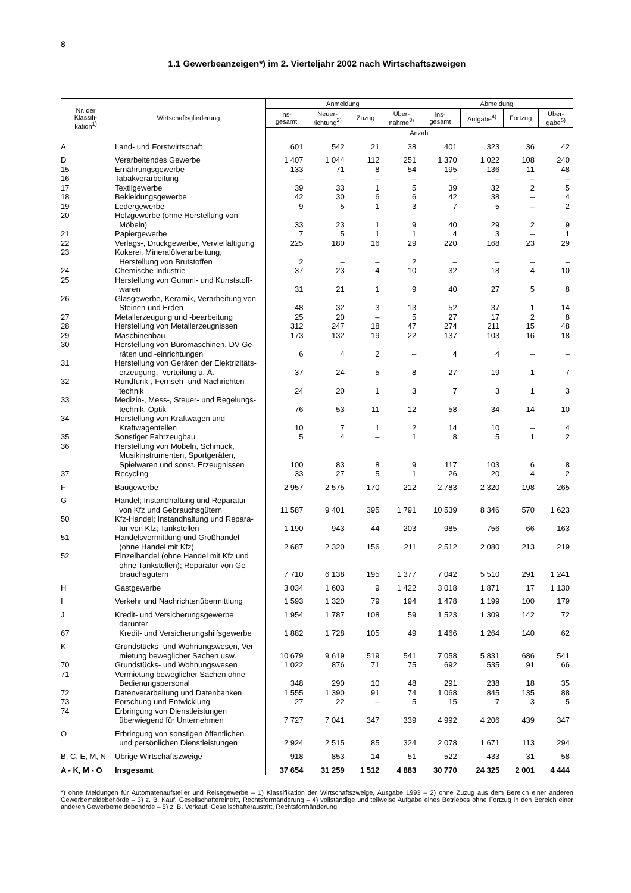8
1.1 Gewerbeanzeigen*) im 2. Vierteljahr 2002 nach Wirtschaftszweigen
| Nr. der Klassifi- kation<sup>1)</sup> | Wirtschaftsgliederung | Anmeldung | | | | Abmeldung | | | |
| --- | --- | --- | --- | --- | --- | --- | --- | --- | --- |
| | | ins- gesamt | Neuer- richtung<sup>2)</sup> | Zuzug | Über- nahme<sup>3)</sup> | ins- gesamt | Aufgabe<sup>4)</sup> | Fortzug | Über- gabe<sup>5)</sup> |
| | | Anzahl | | | | | | | |
| A | Land- und Forstwirtschaft | 601 | 542 | 21 | 38 | 401 | 323 | 36 | 42 |
| D | Verarbeitendes Gewerbe | 1 407 | 1 044 | 112 | 251 | 1 370 | 1 022 | 108 | 240 |
| 15 | Ernährungsgewerbe | 133 | 71 | 8 | 54 | 195 | 136 | 11 | 48 |
| 16 | Tabakverarbeitung | – | – | – | – | – | – | – | – |
| 17 | Textilgewerbe | 39 | 33 | 1 | 5 | 39 | 32 | 2 | 5 |
| 18 | Bekleidungsgewerbe | 42 | 30 | 6 | 6 | 42 | 38 | – | 4 |
| 19 | Ledergewerbe | 9 | 5 | 1 | 3 | 7 | 5 | – | 2 |
| 20 | Holzgewerbe (ohne Herstellung von Möbeln) | 33 | 23 | 1 | 9 | 40 | 29 | 2 | 9 |
| 21 | Papiergewerbe | 7 | 5 | 1 | 1 | 4 | 3 | – | 1 |
| 22 | Verlags-, Druckgewerbe, Vervielfältigung | 225 | 180 | 16 | 29 | 220 | 168 | 23 | 29 |
| 23 | Kokerei, Mineralölverarbeitung, Herstellung von Brutstoffen | 2 | – | – | 2 | – | – | – | – |
| 24 | Chemische Industrie | 37 | 23 | 4 | 10 | 32 | 18 | 4 | 10 |
| 25 | Herstellung von Gummi- und Kunststoff- waren | 31 | 21 | 1 | 9 | 40 | 27 | 5 | 8 |
| 26 | Glasgewerbe, Keramik, Verarbeitung von Steinen und Erden | 48 | 32 | 3 | 13 | 52 | 37 | 1 | 14 |
| 27 | Metallerzeugung und -bearbeitung | 25 | 20 | – | 5 | 27 | 17 | 2 | 8 |
| 28 | Herstellung von Metallerzeugnissen | 312 | 247 | 18 | 47 | 274 | 211 | 15 | 48 |
| 29 | Maschinenbau | 173 | 132 | 19 | 22 | 137 | 103 | 16 | 18 |
| 30 | Herstellung von Büromaschinen, DV-Ge- räten und -einrichtungen | 6 | 4 | 2 | – | 4 | 4 | – | – |
| 31 | Herstellung von Geräten der Elektrizitäts- erzeugung, -verteilung u. Ä. | 37 | 24 | 5 | 8 | 27 | 19 | 1 | 7 |
| 32 | Rundfunk-, Fernseh- und Nachrichten- technik | 24 | 20 | 1 | 3 | 7 | 3 | 1 | 3 |
| 33 | Medizin-, Mess-, Steuer- und Regelungs- technik, Optik | 76 | 53 | 11 | 12 | 58 | 34 | 14 | 10 |
| 34 | Herstellung von Kraftwagen und Kraftwagenteilen | 10 | 7 | 1 | 2 | 14 | 10 | – | 4 |
| 35 | Sonstiger Fahrzeugbau | 5 | 4 | – | 1 | 8 | 5 | 1 | 2 |
| 36 | Herstellung von Möbeln, Schmuck, Musikinstrumenten, Sportgeräten, Spielwaren und sonst. Erzeugnissen | 100 | 83 | 8 | 9 | 117 | 103 | 6 | 8 |
| 37 | Recycling | 33 | 27 | 5 | 1 | 26 | 20 | 4 | 2 |
| F | Baugewerbe | 2 957 | 2 575 | 170 | 212 | 2 783 | 2 320 | 198 | 265 |
| G | Handel; Instandhaltung und Reparatur von Kfz und Gebrauchsgütern | 11 587 | 9 401 | 395 | 1 791 | 10 539 | 8 346 | 570 | 1 623 |
| 50 | Kfz-Handel; Instandhaltung und Repara- tur von Kfz; Tankstellen | 1 190 | 943 | 44 | 203 | 985 | 756 | 66 | 163 |
| 51 | Handelsvermittlung und Großhandel (ohne Handel mit Kfz) | 2 687 | 2 320 | 156 | 211 | 2 512 | 2 080 | 213 | 219 |
| 52 | Einzelhandel (ohne Handel mit Kfz und ohne Tankstellen); Reparatur von Ge- brauchsgütern | 7 710 | 6 138 | 195 | 1 377 | 7 042 | 5 510 | 291 | 1 241 |
| H | Gastgewerbe | 3 034 | 1 603 | 9 | 1 422 | 3 018 | 1 871 | 17 | 1 130 |
| I | Verkehr und Nachrichtenübermittlung | 1 593 | 1 320 | 79 | 194 | 1 478 | 1 199 | 100 | 179 |
| J | Kredit- und Versicherungsgewerbe darunter | 1 954 | 1 787 | 108 | 59 | 1 523 | 1 309 | 142 | 72 |
| 67 | Kredit- und Versicherungshilfsgewerbe | 1 882 | 1 728 | 105 | 49 | 1 466 | 1 264 | 140 | 62 |
| K | Grundstücks- und Wohnungswesen, Ver- mietung beweglicher Sachen usw. | 10 679 | 9 619 | 519 | 541 | 7 058 | 5 831 | 686 | 541 |
| 70 | Grundstücks- und Wohnungswesen | 1 022 | 876 | 71 | 75 | 692 | 535 | 91 | 66 |
| 71 | Vermietung beweglicher Sachen ohne Bedienungspersonal | 348 | 290 | 10 | 48 | 291 | 238 | 18 | 35 |
| 72 | Datenverarbeitung und Datenbanken | 1 555 | 1 390 | 91 | 74 | 1 068 | 845 | 135 | 88 |
| 73 | Forschung und Entwicklung | 27 | 22 | – | 5 | 15 | 7 | 3 | 5 |
| 74 | Erbringung von Dienstleistungen überwiegend für Unternehmen | 7 727 | 7 041 | 347 | 339 | 4 992 | 4 206 | 439 | 347 |
| O | Erbringung von sonstigen öffentlichen und persönlichen Dienstleistungen | 2 924 | 2 515 | 85 | 324 | 2 078 | 1 671 | 113 | 294 |
| B, C, E, M, N | Übrige Wirtschaftszweige | 918 | 853 | 14 | 51 | 522 | 433 | 31 | 58 |
| A - K, M - O | Insgesamt | 37 654 | 31 259 | 1 512 | 4 883 | 30 770 | 24 325 | 2 001 | 4 444 |
*) ohne Meldungen für Automatenaufsteller und Reisegewerbe – 1) Klassifikation der Wirtschaftszweige, Ausgabe 1993 – 2) ohne Zuzug aus dem Bereich einer anderen Gewerbemeldebehörde – 3) z. B. Kauf, Gesellschaftereintritt, Rechtsformänderung – 4) vollständige und teilweise Aufgabe eines Betriebes ohne Fortzug in den Bereich einer anderen Gewerbemeldebehörde – 5) z. B. Verkauf, Gesellschafteraustritt, Rechtsformänderung